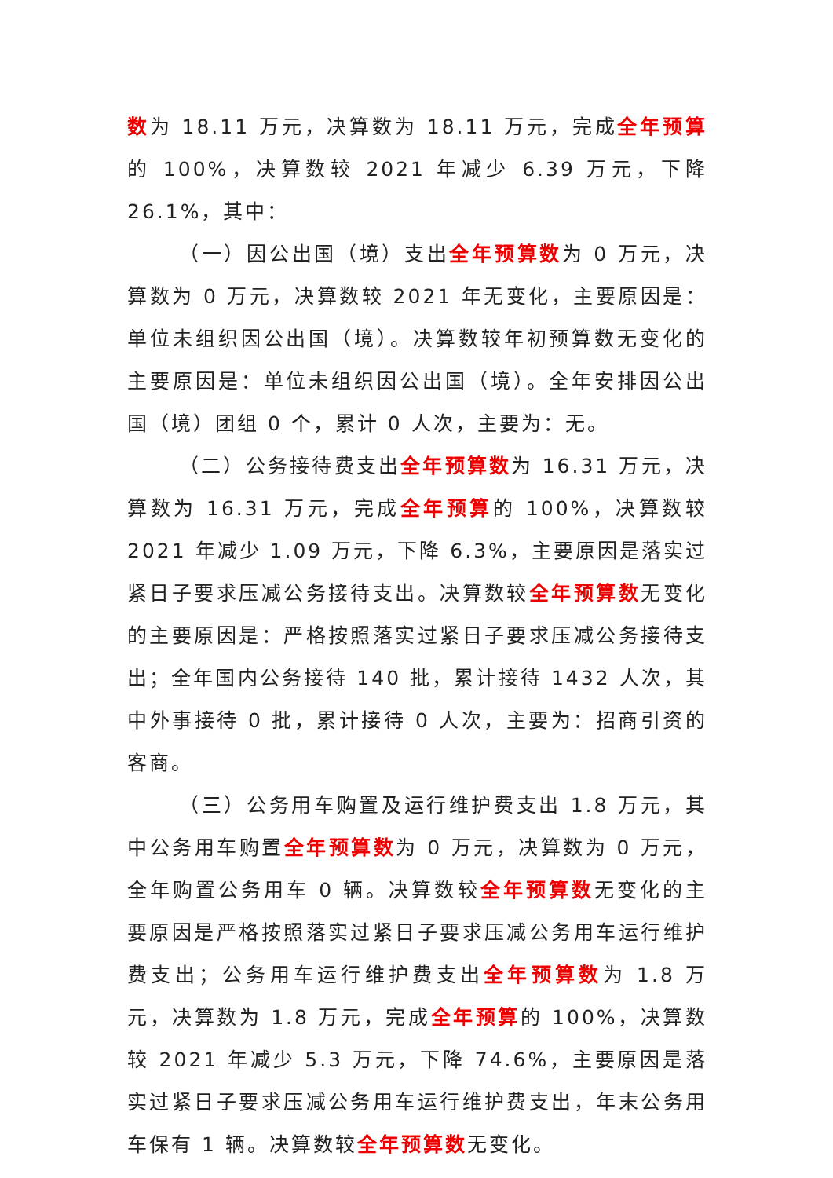数为 18.11 万元，决算数为 18.11 万元，完成全年预算的 100%，决算数较 2021 年减少 6.39 万元，下降 26.1%，其中：
（一）因公出国（境）支出全年预算数为 0 万元，决算数为 0 万元，决算数较 2021 年无变化，主要原因是：单位未组织因公出国（境）。决算数较年初预算数无变化的主要原因是：单位未组织因公出国（境）。全年安排因公出国（境）团组 0 个，累计 0 人次，主要为：无。
（二）公务接待费支出全年预算数为 16.31 万元，决算数为 16.31 万元，完成全年预算的 100%，决算数较 2021 年减少 1.09 万元，下降 6.3%，主要原因是落实过紧日子要求压减公务接待支出。决算数较全年预算数无变化的主要原因是：严格按照落实过紧日子要求压减公务接待支出；全年国内公务接待 140 批，累计接待 1432 人次，其中外事接待 0 批，累计接待 0 人次，主要为：招商引资的客商。
（三）公务用车购置及运行维护费支出 1.8 万元，其中公务用车购置全年预算数为 0 万元，决算数为 0 万元，全年购置公务用车 0 辆。决算数较全年预算数无变化的主要原因是严格按照落实过紧日子要求压减公务用车运行维护费支出；公务用车运行维护费支出全年预算数为 1.8 万元，决算数为 1.8 万元，完成全年预算的 100%，决算数较 2021 年减少 5.3 万元，下降 74.6%，主要原因是落实过紧日子要求压减公务用车运行维护费支出，年末公务用车保有 1 辆。决算数较全年预算数无变化。